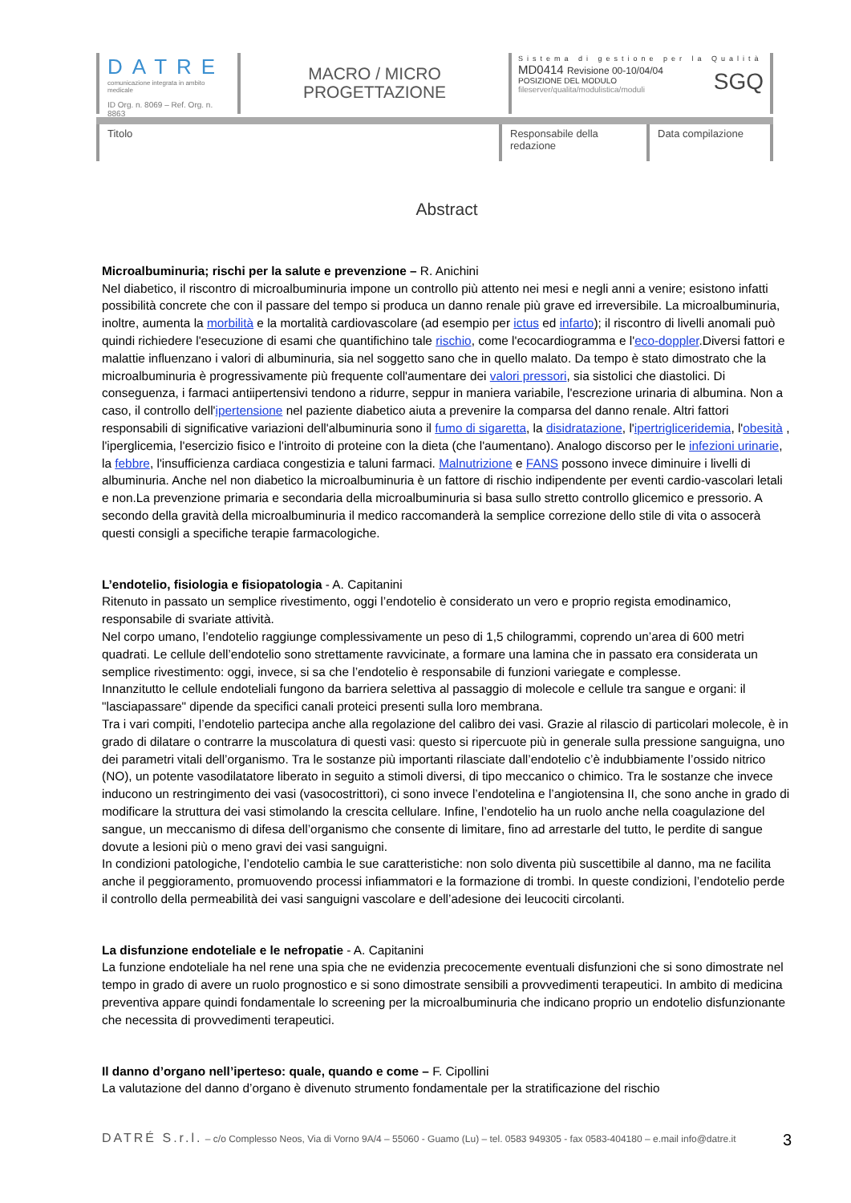DATRE
comunicazione integrata in ambito medicale
ID Org. n. 8069 – Ref. Org. n. 8863
MACRO / MICRO
PROGETTAZIONE
Sistema di gestione per la Qualità
MD0414 Revisione 00-10/04/04
POSIZIONE DEL MODULO
fileserver/qualita/modulistica/moduli SGQ
Titolo Responsabile della redazione
Data compilazione
Abstract
Microalbuminuria; rischi per la salute e prevenzione – R. Anichini
Nel diabetico, il riscontro di microalbuminuria impone un controllo più attento nei mesi e negli anni a venire; esistono infatti possibilità concrete che con il passare del tempo si produca un danno renale più grave ed irreversibile. La microalbuminuria, inoltre, aumenta la morbilità e la mortalità cardiovascolare (ad esempio per ictus ed infarto); il riscontro di livelli anomali può quindi richiedere l'esecuzione di esami che quantifichino tale rischio, come l'ecocardiogramma e l'eco-doppler.Diversi fattori e malattie influenzano i valori di albuminuria, sia nel soggetto sano che in quello malato. Da tempo è stato dimostrato che la microalbuminuria è progressivamente più frequente coll'aumentare dei valori pressori, sia sistolici che diastolici. Di conseguenza, i farmaci antiipertensivi tendono a ridurre, seppur in maniera variabile, l'escrezione urinaria di albumina. Non a caso, il controllo dell'ipertensione nel paziente diabetico aiuta a prevenire la comparsa del danno renale. Altri fattori responsabili di significative variazioni dell'albuminuria sono il fumo di sigaretta, la disidratazione, l'ipertrigliceridemia, l'obesità , l'iperglicemia, l'esercizio fisico e l'introito di proteine con la dieta (che l'aumentano). Analogo discorso per le infezioni urinarie, la febbre, l'insufficienza cardiaca congestizia e taluni farmaci. Malnutrizione e FANS possono invece diminuire i livelli di albuminuria. Anche nel non diabetico la microalbuminuria è un fattore di rischio indipendente per eventi cardio-vascolari letali e non.La prevenzione primaria e secondaria della microalbuminuria si basa sullo stretto controllo glicemico e pressorio. A secondo della gravità della microalbuminuria il medico raccomanderà la semplice correzione dello stile di vita o assocerà questi consigli a specifiche terapie farmacologiche.
L’endotelio, fisiologia e fisiopatologia - A. Capitanini
Ritenuto in passato un semplice rivestimento, oggi l’endotelio è considerato un vero e proprio regista emodinamico, responsabile di svariate attività.
Nel corpo umano, l’endotelio raggiunge complessivamente un peso di 1,5 chilogrammi, coprendo un’area di 600 metri quadrati. Le cellule dell’endotelio sono strettamente ravvicinate, a formare una lamina che in passato era considerata un semplice rivestimento: oggi, invece, si sa che l’endotelio è responsabile di funzioni variegate e complesse.
Innanzitutto le cellule endoteliali fungono da barriera selettiva al passaggio di molecole e cellule tra sangue e organi: il "lasciapassare" dipende da specifici canali proteici presenti sulla loro membrana.
Tra i vari compiti, l’endotelio partecipa anche alla regolazione del calibro dei vasi. Grazie al rilascio di particolari molecole, è in grado di dilatare o contrarre la muscolatura di questi vasi: questo si ripercuote più in generale sulla pressione sanguigna, uno dei parametri vitali dell’organismo. Tra le sostanze più importanti rilasciate dall’endotelio c’è indubbiamente l’ossido nitrico (NO), un potente vasodilatatore liberato in seguito a stimoli diversi, di tipo meccanico o chimico. Tra le sostanze che invece inducono un restringimento dei vasi (vasocostrittori), ci sono invece l’endotelina e l’angiotensina II, che sono anche in grado di modificare la struttura dei vasi stimolando la crescita cellulare. Infine, l’endotelio ha un ruolo anche nella coagulazione del sangue, un meccanismo di difesa dell’organismo che consente di limitare, fino ad arrestarle del tutto, le perdite di sangue dovute a lesioni più o meno gravi dei vasi sanguigni.
In condizioni patologiche, l’endotelio cambia le sue caratteristiche: non solo diventa più suscettibile al danno, ma ne facilita anche il peggioramento, promuovendo processi infiammatori e la formazione di trombi. In queste condizioni, l’endotelio perde il controllo della permeabilità dei vasi sanguigni vascolare e dell’adesione dei leucociti circolanti.
La disfunzione endoteliale e le nefropatie - A. Capitanini
La funzione endoteliale ha nel rene una spia che ne evidenzia precocemente eventuali disfunzioni che si sono dimostrate nel tempo in grado di avere un ruolo prognostico e si sono dimostrate sensibili a provvedimenti terapeutici. In ambito di medicina preventiva appare quindi fondamentale lo screening per la microalbuminuria che indicano proprio un endotelio disfunzionante che necessita di provvedimenti terapeutici.
Il danno d’organo nell’iperteso: quale, quando e come – F. Cipollini
La valutazione del danno d’organo è divenuto strumento fondamentale per la stratificazione del rischio
DATRÉ S.r.l. – c/o Complesso Neos, Via di Vorno 9A/4 – 55060 - Guamo (Lu) – tel. 0583 949305 - fax 0583-404180 – e.mail info@datre.it 3